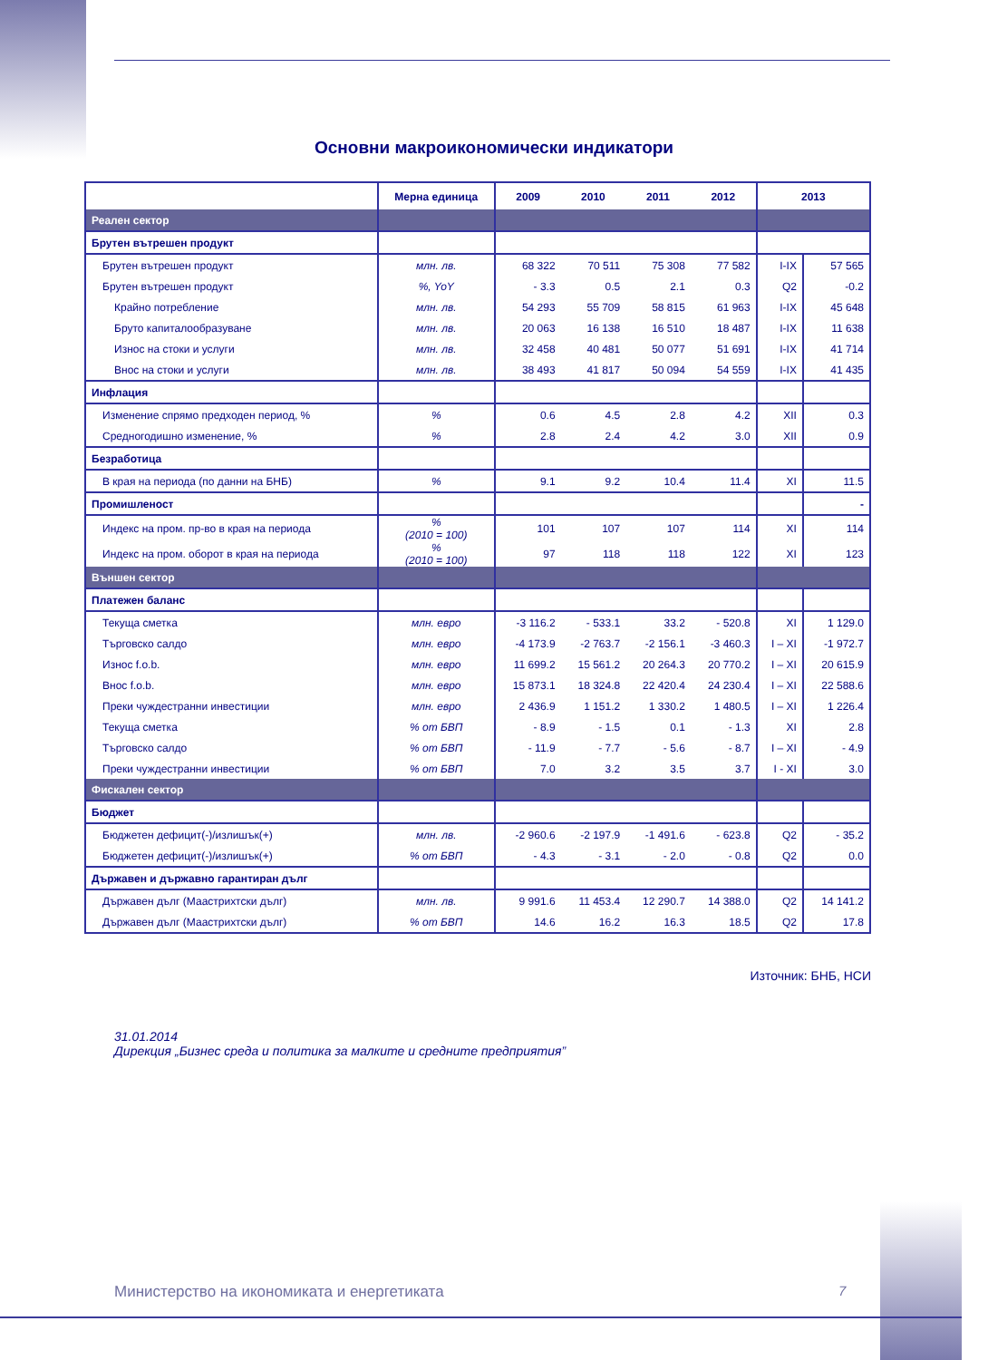Основни макроикономически индикатори
| | Мерна единица | 2009 | 2010 | 2011 | 2012 | 2013 | |
| --- | --- | --- | --- | --- | --- | --- | --- |
| Реален сектор | | | | | | | |
| Брутен вътрешен продукт | | | | | | | |
| Брутен вътрешен продукт | млн. лв. | 68 322 | 70 511 | 75 308 | 77 582 | I-IX | 57 565 |
| Брутен вътрешен продукт | %, YoY | - 3.3 | 0.5 | 2.1 | 0.3 | Q2 | -0.2 |
| Крайно потребление | млн. лв. | 54 293 | 55 709 | 58 815 | 61 963 | I-IX | 45 648 |
| Бруто капиталообразуване | млн. лв. | 20 063 | 16 138 | 16 510 | 18 487 | I-IX | 11 638 |
| Износ на стоки и услуги | млн. лв. | 32 458 | 40 481 | 50 077 | 51 691 | I-IX | 41 714 |
| Внос на стоки и услуги | млн. лв. | 38 493 | 41 817 | 50 094 | 54 559 | I-IX | 41 435 |
| Инфлация | | | | | | | |
| Изменение спрямо предходен период, % | % | 0.6 | 4.5 | 2.8 | 4.2 | XII | 0.3 |
| Средногодишно изменение, % | % | 2.8 | 2.4 | 4.2 | 3.0 | XII | 0.9 |
| Безработица | | | | | | | |
| В края на периода (по данни на БНБ) | % | 9.1 | 9.2 | 10.4 | 11.4 | XI | 11.5 |
| Промишленост | | | | | | | - |
| Индекс на пром. пр-во в края на периода | % (2010 = 100) | 101 | 107 | 107 | 114 | XI | 114 |
| Индекс на пром. оборот в края на периода | % (2010 = 100) | 97 | 118 | 118 | 122 | XI | 123 |
| Външен сектор | | | | | | | |
| Платежен баланс | | | | | | | |
| Текуща сметка | млн. евро | -3 116.2 | - 533.1 | 33.2 | - 520.8 | XI | 1 129.0 |
| Търговско салдо | млн. евро | -4 173.9 | -2 763.7 | -2 156.1 | -3 460.3 | I – XI | -1 972.7 |
| Износ f.o.b. | млн. евро | 11 699.2 | 15 561.2 | 20 264.3 | 20 770.2 | I – XI | 20 615.9 |
| Внос f.o.b. | млн. евро | 15 873.1 | 18 324.8 | 22 420.4 | 24 230.4 | I – XI | 22 588.6 |
| Преки чуждестранни инвестиции | млн. евро | 2 436.9 | 1 151.2 | 1 330.2 | 1 480.5 | I – XI | 1 226.4 |
| Текуща сметка | % от БВП | - 8.9 | - 1.5 | 0.1 | - 1.3 | XI | 2.8 |
| Търговско салдо | % от БВП | - 11.9 | - 7.7 | - 5.6 | - 8.7 | I – XI | - 4.9 |
| Преки чуждестранни инвестиции | % от БВП | 7.0 | 3.2 | 3.5 | 3.7 | I - XI | 3.0 |
| Фискален сектор | | | | | | | |
| Бюджет | | | | | | | |
| Бюджетен дефицит(-)/излишък(+) | млн. лв. | -2 960.6 | -2 197.9 | -1 491.6 | - 623.8 | Q2 | - 35.2 |
| Бюджетен дефицит(-)/излишък(+) | % от БВП | - 4.3 | - 3.1 | - 2.0 | - 0.8 | Q2 | 0.0 |
| Държавен и държавно гарантиран дълг | | | | | | | |
| Държавен дълг (Маастрихтски дълг) | млн. лв. | 9 991.6 | 11 453.4 | 12 290.7 | 14 388.0 | Q2 | 14 141.2 |
| Държавен дълг (Маастрихтски дълг) | % от БВП | 14.6 | 16.2 | 16.3 | 18.5 | Q2 | 17.8 |
Източник: БНБ, НСИ
31.01.2014
Дирекция „Бизнес среда и политика за малките и средните предприятия”
Министерство на икономиката и енергетиката
7